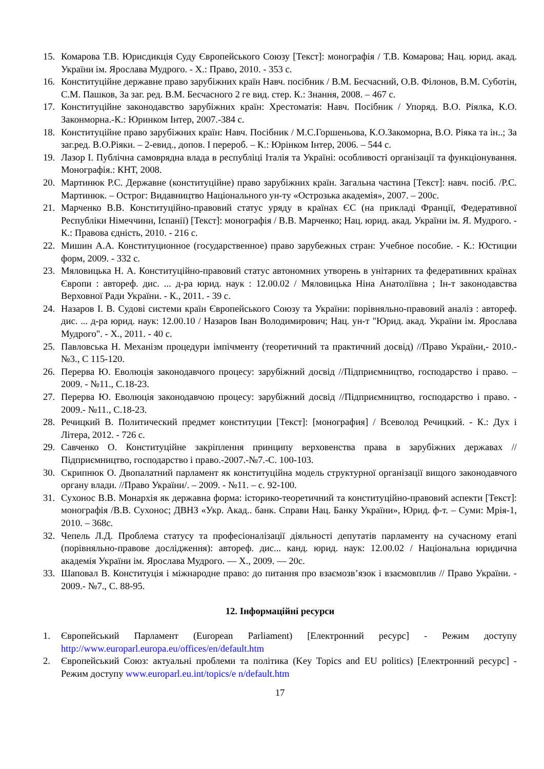15. Комарова Т.В. Юрисдикція Суду Європейського Союзу [Текст]: монографія / Т.В. Комарова; Нац. юрид. акад. України ім. Ярослава Мудрого. - Х.: Право, 2010. - 353 с.
16. Конституційне державне право зарубіжних країн Навч. посібник / В.М. Бесчасний, О.В. Філонов, В.М. Суботін, С.М. Пашков, За заг. ред. В.М. Бесчасного 2 ге вид. стер. К.: Знання, 2008. – 467 с.
17. Конституційне законодавство зарубіжних країн: Хрестоматія: Навч. Посібник / Упоряд. В.О. Ріялка, К.О. Законморна.-К.: Юринком Інтер, 2007.-384 с.
18. Конституційне право зарубіжних країн: Навч. Посібник / М.С.Горшеньова, К.О.Закоморна, В.О. Ріяка та ін..; За заг.ред. В.О.Ріяки. – 2-евид., допов. І перероб. – К.: Юрінком Інтер, 2006. – 544 с.
19. Лазор І. Публічна самоврядна влада в республіці Італія та Україні: особливості організації та функціонування. Монографія.: КНТ, 2008.
20. Мартинюк Р.С. Державне (конституційне) право зарубіжних країн. Загальна частина [Текст]: навч. посіб. /Р.С. Мартинюк. – Острог: Видавництво Національного ун-ту «Острозька академія», 2007. – 200с.
21. Марченко В.В. Конституційно-правовий статус уряду в країнах ЄС (на прикладі Франції, Федеративної Республіки Німеччини, Іспанії) [Текст]: монографія / В.В. Марченко; Нац. юрид. акад. України ім. Я. Мудрого. - К.: Правова єдність, 2010. - 216 с.
22. Мишин А.А. Конституционное (государственное) право зарубежных стран: Учебное пособие. - К.: Юстиции форм, 2009. - 332 с.
23. Мяловицька Н. А. Конституційно-правовий статус автономних утворень в унітарних та федеративних країнах Європи : автореф. дис. ... д-ра юрид. наук : 12.00.02 / Мяловицька Ніна Анатоліївна ; Ін-т законодавства Верховної Ради України. - К., 2011. - 39 с.
24. Назаров І. В. Судові системи країн Європейського Союзу та України: порівняльно-правовий аналіз : автореф. дис. ... д-ра юрид. наук: 12.00.10 / Назаров Іван Володимирович; Нац. ун-т "Юрид. акад. України ім. Ярослава Мудрого". - Х., 2011. - 40 с.
25. Павловська Н. Механізм процедури імпічменту (теоретичний та практичний досвід) //Право України,- 2010.- №3., С 115-120.
26. Перерва Ю. Еволюція законодавчого процесу: зарубіжний досвід //Підприємництво, господарство і право. – 2009. - №11., С.18-23.
27. Перерва Ю. Еволюція законодавчою процесу: зарубіжний досвід //Підприємництво, господарство і право. - 2009.- №11., С.18-23.
28. Речицкий В. Политический предмет конституции [Текст]: [монография] / Всеволод Речицкий. - К.: Дух і Літера, 2012. - 726 с.
29. Савченко О. Конституційне закріплення принципу верховенства права в зарубіжних державах // Підприємництво, господарство і право.-2007.-№7.-С. 100-103.
30. Скрипнюк О. Двопалатний парламент як конституційна модель структурної організації вищого законодавчого органу влади. //Право України/. – 2009. - №11. – с. 92-100.
31. Сухонос В.В. Монархія як державна форма: історико-теоретичний та конституційно-правовий аспекти [Текст]: монографія /В.В. Сухонос; ДВНЗ «Укр. Акад.. банк. Справи Нац. Банку України», Юрид. ф-т. – Суми: Мрія-1, 2010. – 368с.
32. Чепель Л.Д. Проблема статусу та професіоналізації діяльності депутатів парламенту на сучасному етапі (порівняльно-правове дослідження): автореф. дис... канд. юрид. наук: 12.00.02 / Національна юридична академія України ім. Ярослава Мудрого. — Х., 2009. — 20с.
33. Шаповал В. Конституція і міжнародне право: до питання про взаємозв’язок і взаємовплив // Право України. - 2009.- №7., С. 88-95.
12. Інформаційні ресурси
1. Європейський Парламент (European Parliament) [Електронний ресурс] - Режим доступу http://www.europarl.europa.eu/offices/en/default.htm
2. Європейський Союз: актуальні проблеми та політика (Key Topics and EU politics) [Електронний ресурс] - Режим доступу www.europarl.eu.int/topics/e n/default.htm
17